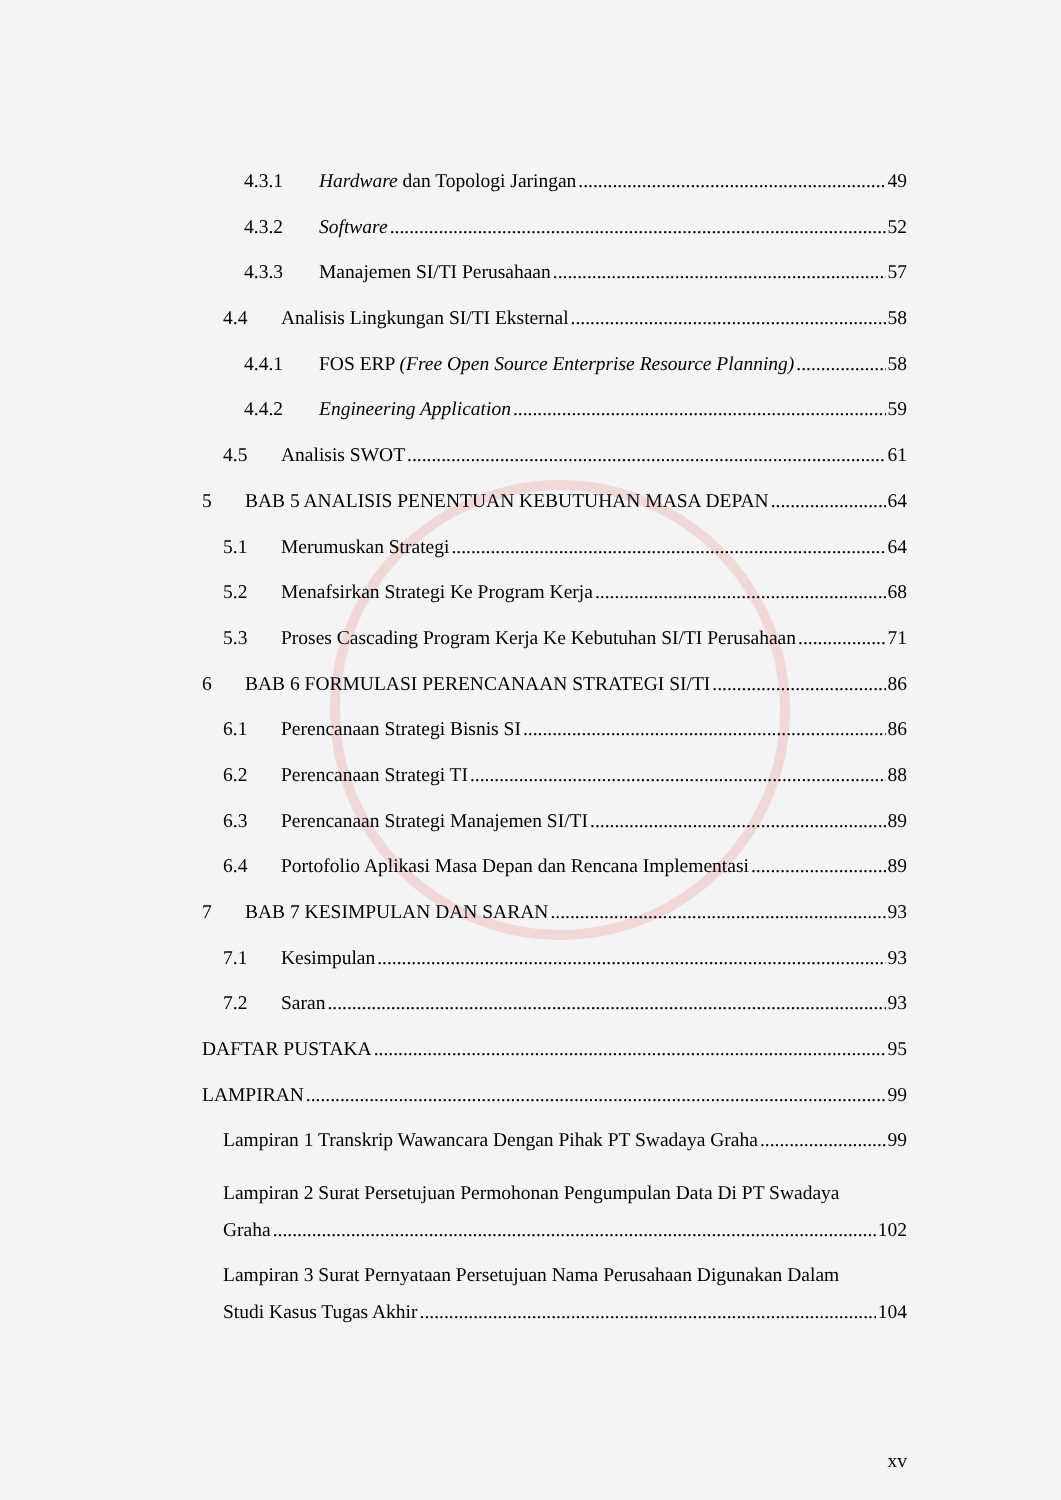4.3.1 Hardware dan Topologi Jaringan 49
4.3.2 Software 52
4.3.3 Manajemen SI/TI Perusahaan 57
4.4 Analisis Lingkungan SI/TI Eksternal 58
4.4.1 FOS ERP (Free Open Source Enterprise Resource Planning) 58
4.4.2 Engineering Application 59
4.5 Analisis SWOT 61
5 BAB 5 ANALISIS PENENTUAN KEBUTUHAN MASA DEPAN 64
5.1 Merumuskan Strategi 64
5.2 Menafsirkan Strategi Ke Program Kerja 68
5.3 Proses Cascading Program Kerja Ke Kebutuhan SI/TI Perusahaan 71
6 BAB 6 FORMULASI PERENCANAAN STRATEGI SI/TI 86
6.1 Perencanaan Strategi Bisnis SI 86
6.2 Perencanaan Strategi TI 88
6.3 Perencanaan Strategi Manajemen SI/TI 89
6.4 Portofolio Aplikasi Masa Depan dan Rencana Implementasi 89
7 BAB 7 KESIMPULAN DAN SARAN 93
7.1 Kesimpulan 93
7.2 Saran 93
DAFTAR PUSTAKA 95
LAMPIRAN 99
Lampiran 1 Transkrip Wawancara Dengan Pihak PT Swadaya Graha 99
Lampiran 2 Surat Persetujuan Permohonan Pengumpulan Data Di PT Swadaya
Graha 102
Lampiran 3 Surat Pernyataan Persetujuan Nama Perusahaan Digunakan Dalam
Studi Kasus Tugas Akhir 104
xv